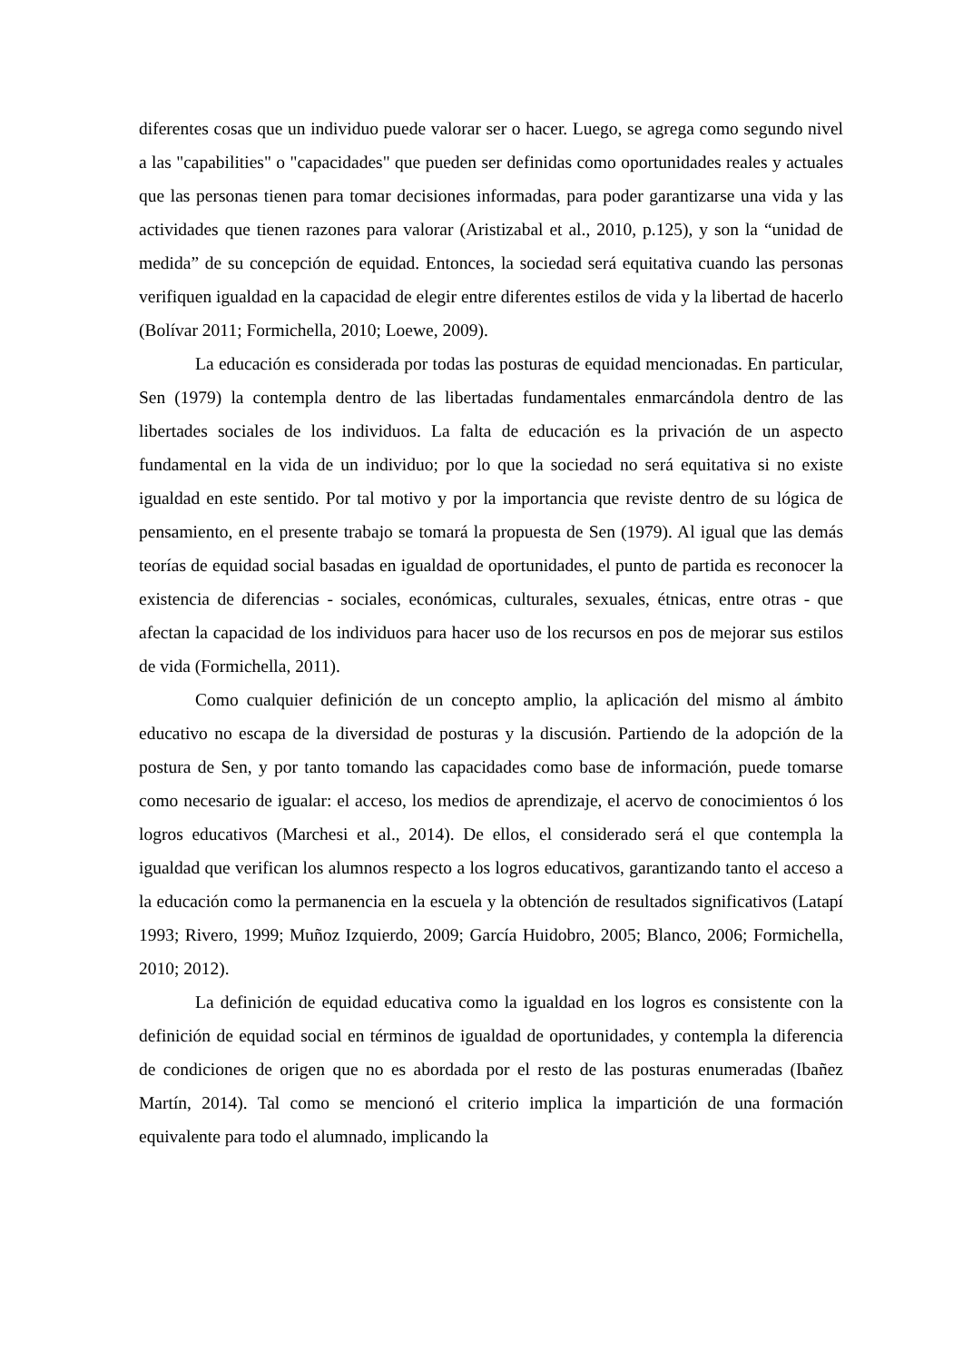diferentes cosas que un individuo puede valorar ser o hacer. Luego, se agrega como segundo nivel a las "capabilities" o "capacidades" que pueden ser definidas como oportunidades reales y actuales que las personas tienen para tomar decisiones informadas, para poder garantizarse una vida y las actividades que tienen razones para valorar (Aristizabal et al., 2010, p.125), y son la “unidad de medida” de su concepción de equidad. Entonces, la sociedad será equitativa cuando las personas verifiquen igualdad en la capacidad de elegir entre diferentes estilos de vida y la libertad de hacerlo (Bolívar 2011; Formichella, 2010; Loewe, 2009).
La educación es considerada por todas las posturas de equidad mencionadas. En particular, Sen (1979) la contempla dentro de las libertadas fundamentales enmarcándola dentro de las libertades sociales de los individuos. La falta de educación es la privación de un aspecto fundamental en la vida de un individuo; por lo que la sociedad no será equitativa si no existe igualdad en este sentido. Por tal motivo y por la importancia que reviste dentro de su lógica de pensamiento, en el presente trabajo se tomará la propuesta de Sen (1979). Al igual que las demás teorías de equidad social basadas en igualdad de oportunidades, el punto de partida es reconocer la existencia de diferencias - sociales, económicas, culturales, sexuales, étnicas, entre otras - que afectan la capacidad de los individuos para hacer uso de los recursos en pos de mejorar sus estilos de vida (Formichella, 2011).
Como cualquier definición de un concepto amplio, la aplicación del mismo al ámbito educativo no escapa de la diversidad de posturas y la discusión. Partiendo de la adopción de la postura de Sen, y por tanto tomando las capacidades como base de información, puede tomarse como necesario de igualar: el acceso, los medios de aprendizaje, el acervo de conocimientos ó los logros educativos (Marchesi et al., 2014). De ellos, el considerado será el que contempla la igualdad que verifican los alumnos respecto a los logros educativos, garantizando tanto el acceso a la educación como la permanencia en la escuela y la obtención de resultados significativos (Latapí 1993; Rivero, 1999; Muñoz Izquierdo, 2009; García Huidobro, 2005; Blanco, 2006; Formichella, 2010; 2012).
La definición de equidad educativa como la igualdad en los logros es consistente con la definición de equidad social en términos de igualdad de oportunidades, y contempla la diferencia de condiciones de origen que no es abordada por el resto de las posturas enumeradas (Ibañez Martín, 2014). Tal como se mencionó el criterio implica la impartición de una formación equivalente para todo el alumnado, implicando la